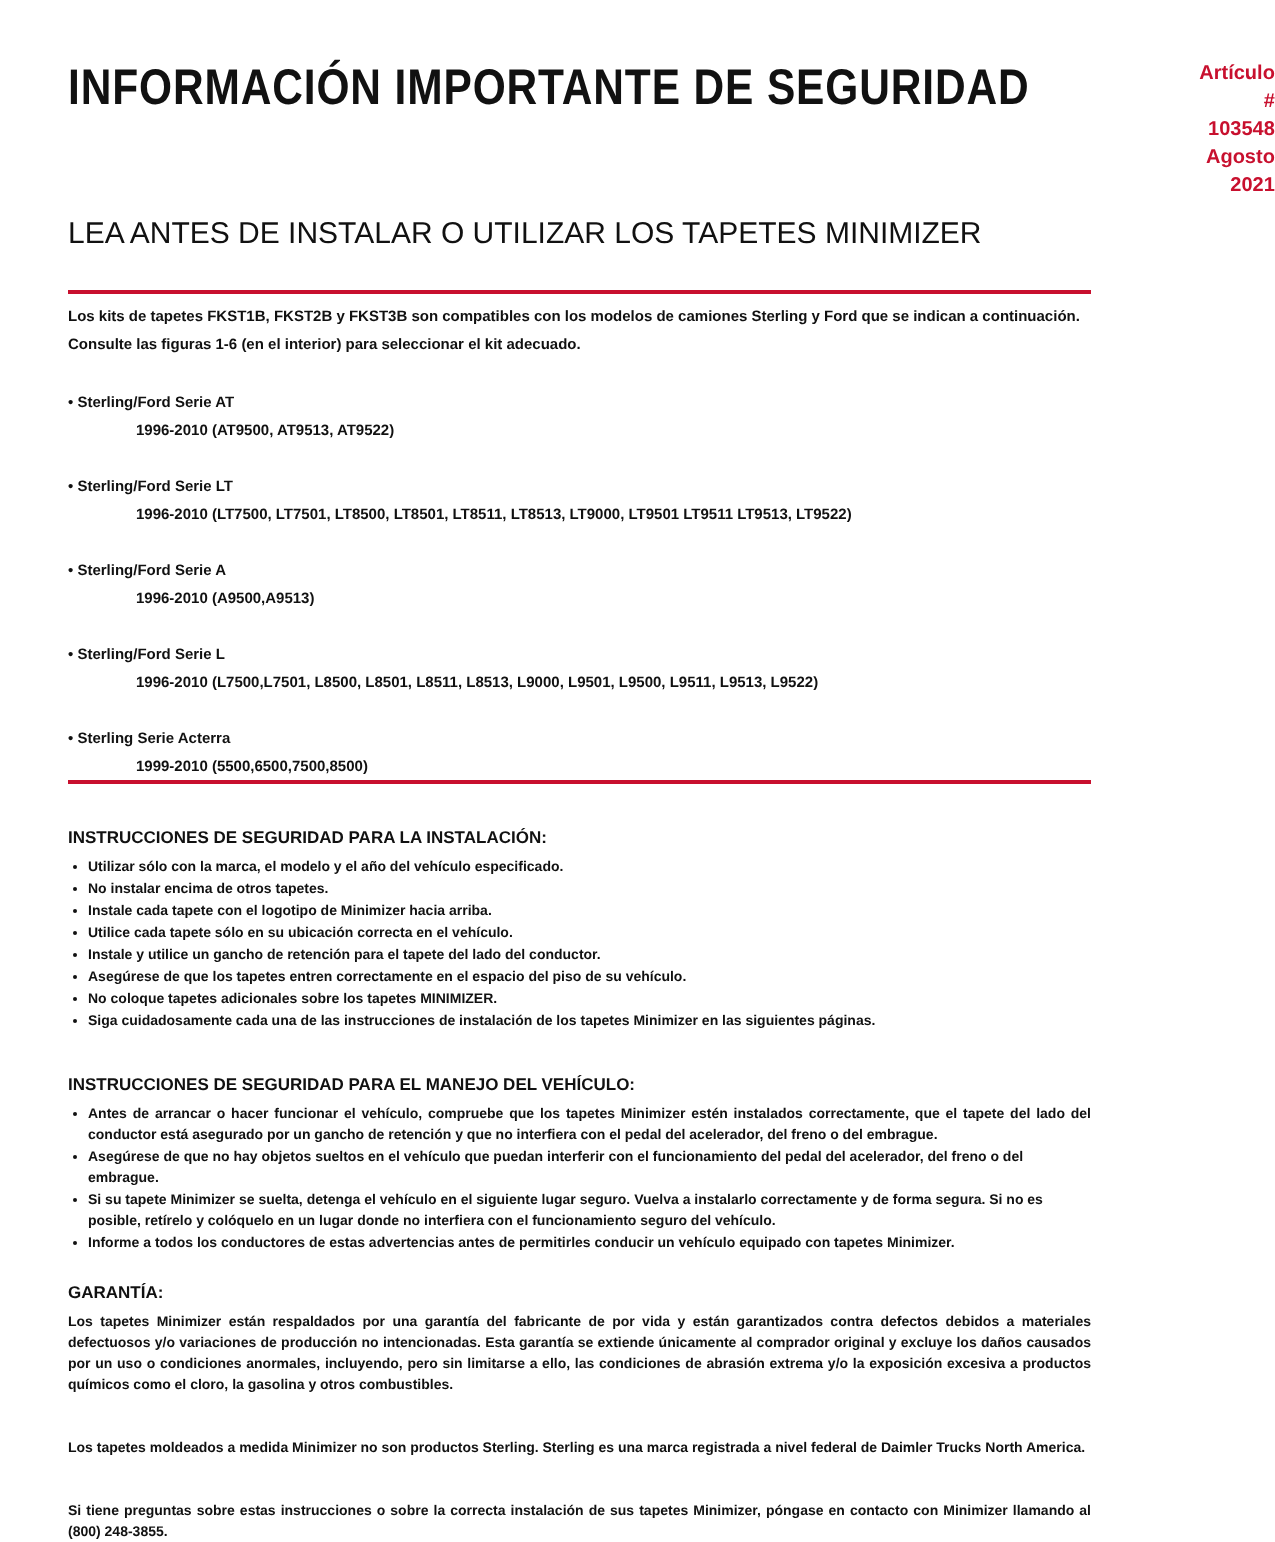INFORMACIÓN IMPORTANTE DE SEGURIDAD
Artículo # 103548
Agosto 2021
LEA ANTES DE INSTALAR O UTILIZAR LOS TAPETES MINIMIZER
Los kits de tapetes FKST1B, FKST2B y FKST3B son compatibles con los modelos de camiones Sterling y Ford que se indican a continuación. Consulte las figuras 1-6 (en el interior) para seleccionar el kit adecuado.
• Sterling/Ford Serie AT
1996-2010 (AT9500, AT9513, AT9522)
• Sterling/Ford Serie LT
1996-2010 (LT7500, LT7501, LT8500, LT8501, LT8511, LT8513, LT9000, LT9501 LT9511 LT9513, LT9522)
• Sterling/Ford Serie A
1996-2010 (A9500,A9513)
• Sterling/Ford Serie L
1996-2010 (L7500,L7501, L8500, L8501, L8511, L8513, L9000, L9501, L9500, L9511, L9513, L9522)
• Sterling Serie Acterra
1999-2010 (5500,6500,7500,8500)
INSTRUCCIONES DE SEGURIDAD PARA LA INSTALACIÓN:
Utilizar sólo con la marca, el modelo y el año del vehículo especificado.
No instalar encima de otros tapetes.
Instale cada tapete con el logotipo de Minimizer hacia arriba.
Utilice cada tapete sólo en su ubicación correcta en el vehículo.
Instale y utilice un gancho de retención para el tapete del lado del conductor.
Asegúrese de que los tapetes entren correctamente en el espacio del piso de su vehículo.
No coloque tapetes adicionales sobre los tapetes MINIMIZER.
Siga cuidadosamente cada una de las instrucciones de instalación de los tapetes Minimizer en las siguientes páginas.
INSTRUCCIONES DE SEGURIDAD PARA EL MANEJO DEL VEHÍCULO:
Antes de arrancar o hacer funcionar el vehículo, compruebe que los tapetes Minimizer estén instalados correctamente, que el tapete del lado del conductor está asegurado por un gancho de retención y que no interfiera con el pedal del acelerador, del freno o del embrague.
Asegúrese de que no hay objetos sueltos en el vehículo que puedan interferir con el funcionamiento del pedal del acelerador, del freno o del embrague.
Si su tapete Minimizer se suelta, detenga el vehículo en el siguiente lugar seguro. Vuelva a instalarlo correctamente y de forma segura. Si no es posible, retírelo y colóquelo en un lugar donde no interfiera con el funcionamiento seguro del vehículo.
Informe a todos los conductores de estas advertencias antes de permitirles conducir un vehículo equipado con tapetes Minimizer.
GARANTÍA:
Los tapetes Minimizer están respaldados por una garantía del fabricante de por vida y están garantizados contra defectos debidos a materiales defectuosos y/o variaciones de producción no intencionadas. Esta garantía se extiende únicamente al comprador original y excluye los daños causados por un uso o condiciones anormales, incluyendo, pero sin limitarse a ello, las condiciones de abrasión extrema y/o la exposición excesiva a productos químicos como el cloro, la gasolina y otros combustibles.
Los tapetes moldeados a medida Minimizer no son productos Sterling. Sterling es una marca registrada a nivel federal de Daimler Trucks North America.
Si tiene preguntas sobre estas instrucciones o sobre la correcta instalación de sus tapetes Minimizer, póngase en contacto con Minimizer llamando al (800) 248-3855.